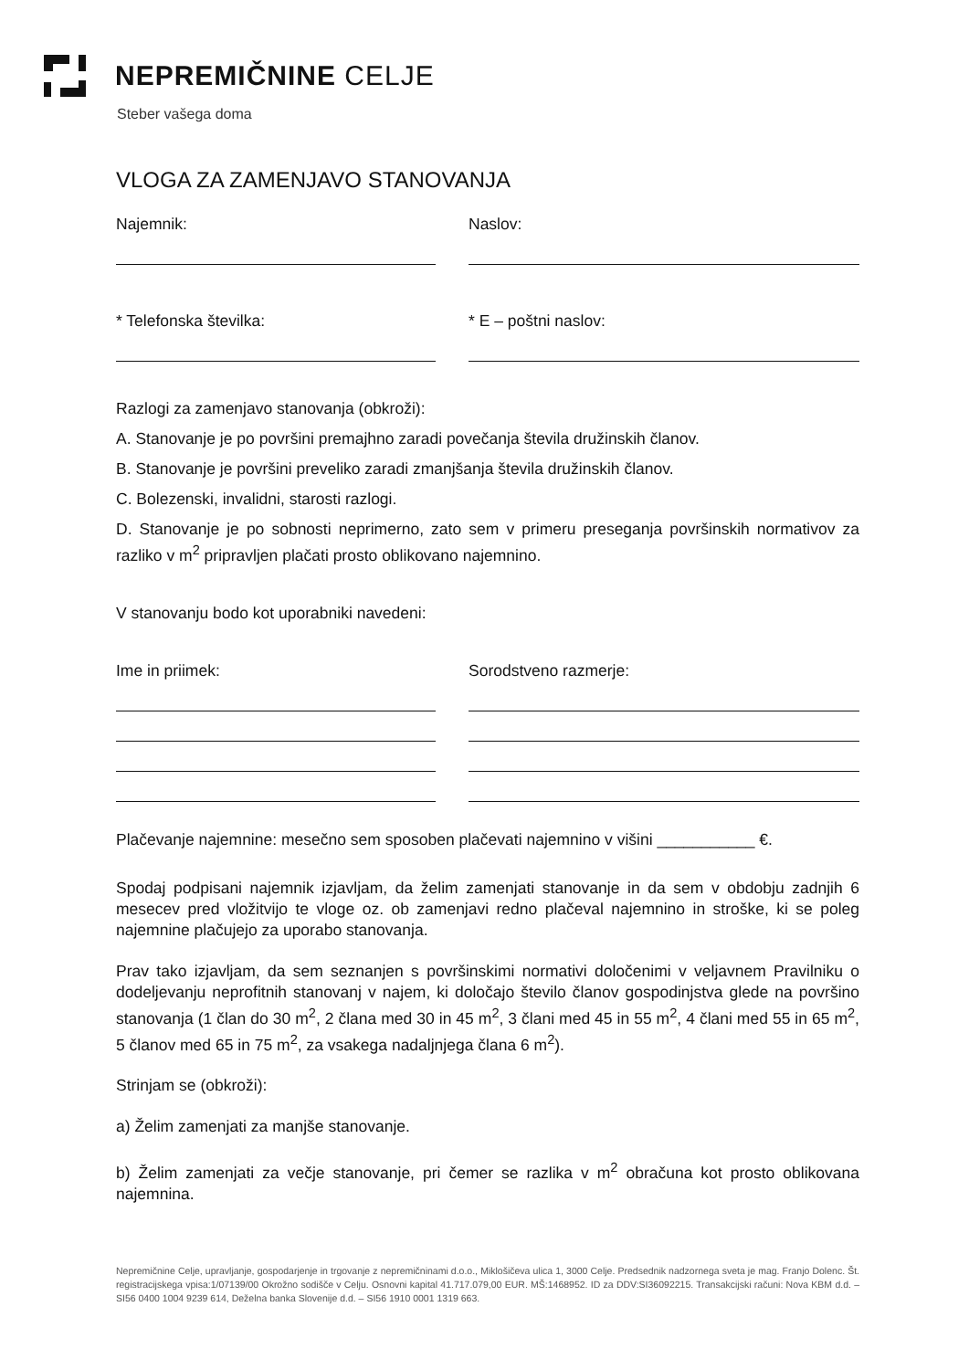NEPREMIČNINE CELJE
Steber vašega doma
VLOGA ZA ZAMENJAVO STANOVANJA
Najemnik: Naslov:
* Telefonska številka: * E – poštni naslov:
Razlogi za zamenjavo stanovanja (obkroži):
A. Stanovanje je po površini premajhno zaradi povečanja števila družinskih članov.
B. Stanovanje je površini preveliko zaradi zmanjšanja števila družinskih članov.
C. Bolezenski, invalidni, starosti razlogi.
D. Stanovanje je po sobnosti neprimerno, zato sem v primeru preseganja površinskih normativov za razliko v m<sup>2</sup> pripravljen plačati prosto oblikovano najemnino.
V stanovanju bodo kot uporabniki navedeni:
Ime in priimek: Sorodstveno razmerje:
Plačevanje najemnine: mesečno sem sposoben plačevati najemnino v višini ___________ €.
Spodaj podpisani najemnik izjavljam, da želim zamenjati stanovanje in da sem v obdobju zadnjih 6 mesecev pred vložitvijo te vloge oz. ob zamenjavi redno plačeval najemnino in stroške, ki se poleg najemnine plačujejo za uporabo stanovanja.
Prav tako izjavljam, da sem seznanjen s površinskimi normativi določenimi v veljavnem Pravilniku o dodeljevanju neprofitnih stanovanj v najem, ki določajo število članov gospodinjstva glede na površino stanovanja (1 član do 30 m<sup>2</sup>, 2 člana med 30 in 45 m<sup>2</sup>, 3 člani med 45 in 55 m<sup>2</sup>, 4 člani med 55 in 65 m<sup>2</sup>, 5 članov med 65 in 75 m<sup>2</sup>, za vsakega nadaljnjega člana 6 m<sup>2</sup>).
Strinjam se (obkroži):
a) Želim zamenjati za manjše stanovanje.
b) Želim zamenjati za večje stanovanje, pri čemer se razlika v m<sup>2</sup> obračuna kot prosto oblikovana najemnina.
Nepremičnine Celje, upravljanje, gospodarjenje in trgovanje z nepremičninami d.o.o., Miklošičeva ulica 1, 3000 Celje. Predsednik nadzornega sveta je mag. Franjo Dolenc. Št. registracijskega vpisa:1/07139/00 Okrožno sodišče v Celju. Osnovni kapital 41.717.079,00 EUR. MŠ:1468952. ID za DDV:SI36092215. Transakcijski računi: Nova KBM d.d. – SI56 0400 1004 9239 614, Deželna banka Slovenije d.d. – SI56 1910 0001 1319 663.